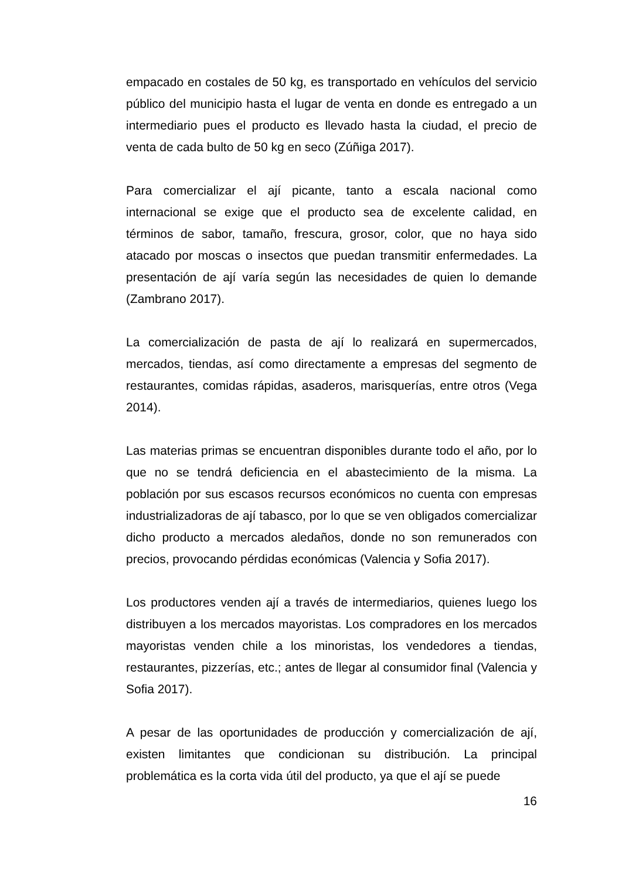empacado en costales de 50 kg, es transportado en vehículos del servicio público del municipio hasta el lugar de venta en donde es entregado a un intermediario pues el producto es llevado hasta la ciudad, el precio de venta de cada bulto de 50 kg en seco (Zúñiga 2017).
Para comercializar el ají picante, tanto a escala nacional como internacional se exige que el producto sea de excelente calidad, en términos de sabor, tamaño, frescura, grosor, color, que no haya sido atacado por moscas o insectos que puedan transmitir enfermedades. La presentación de ají varía según las necesidades de quien lo demande (Zambrano 2017).
La comercialización de pasta de ají lo realizará en supermercados, mercados, tiendas, así como directamente a empresas del segmento de restaurantes, comidas rápidas, asaderos, marisquerías, entre otros (Vega 2014).
Las materias primas se encuentran disponibles durante todo el año, por lo que no se tendrá deficiencia en el abastecimiento de la misma. La población por sus escasos recursos económicos no cuenta con empresas industrializadoras de ají tabasco, por lo que se ven obligados comercializar dicho producto a mercados aledaños, donde no son remunerados con precios, provocando pérdidas económicas (Valencia y Sofia 2017).
Los productores venden ají a través de intermediarios, quienes luego los distribuyen a los mercados mayoristas. Los compradores en los mercados mayoristas venden chile a los minoristas, los vendedores a tiendas, restaurantes, pizzerías, etc.; antes de llegar al consumidor final (Valencia y Sofia 2017).
A pesar de las oportunidades de producción y comercialización de ají, existen limitantes que condicionan su distribución. La principal problemática es la corta vida útil del producto, ya que el ají se puede
16